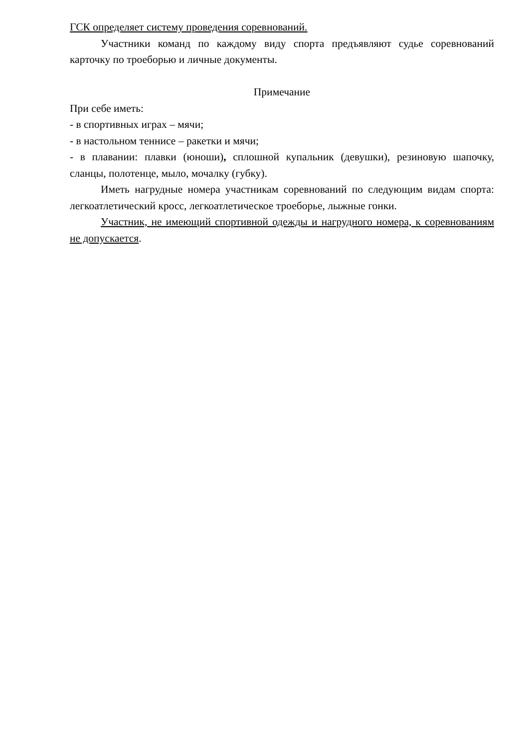ГСК определяет систему проведения соревнований.
Участники команд по каждому виду спорта предъявляют судье соревнований карточку по троеборью и личные документы.
Примечание
При себе иметь:
- в спортивных играх – мячи;
- в настольном теннисе – ракетки и мячи;
- в плавании: плавки (юноши), сплошной купальник (девушки), резиновую шапочку, сланцы, полотенце, мыло, мочалку (губку).
Иметь нагрудные номера участникам соревнований по следующим видам спорта: легкоатлетический кросс, легкоатлетическое троеборье, лыжные гонки.
Участник, не имеющий спортивной одежды и нагрудного номера, к соревнованиям не допускается.